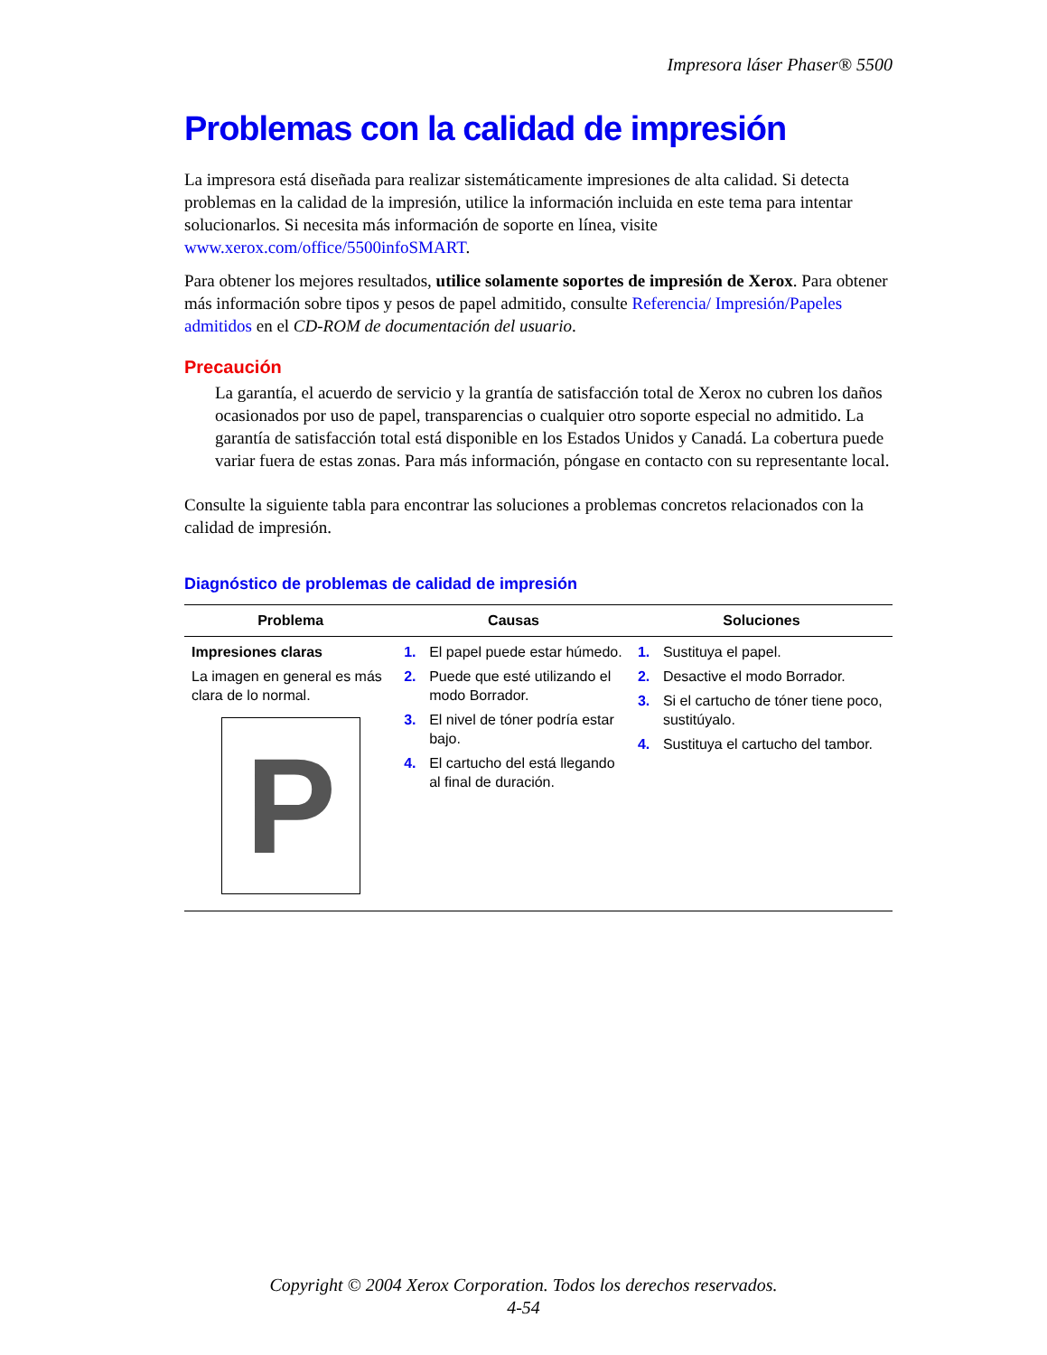Impresora láser Phaser® 5500
Problemas con la calidad de impresión
La impresora está diseñada para realizar sistemáticamente impresiones de alta calidad. Si detecta problemas en la calidad de la impresión, utilice la información incluida en este tema para intentar solucionarlos. Si necesita más información de soporte en línea, visite www.xerox.com/office/5500infoSMART.
Para obtener los mejores resultados, utilice solamente soportes de impresión de Xerox. Para obtener más información sobre tipos y pesos de papel admitido, consulte Referencia/ Impresión/Papeles admitidos en el CD-ROM de documentación del usuario.
Precaución
La garantía, el acuerdo de servicio y la grantía de satisfacción total de Xerox no cubren los daños ocasionados por uso de papel, transparencias o cualquier otro soporte especial no admitido. La garantía de satisfacción total está disponible en los Estados Unidos y Canadá. La cobertura puede variar fuera de estas zonas. Para más información, póngase en contacto con su representante local.
Consulte la siguiente tabla para encontrar las soluciones a problemas concretos relacionados con la calidad de impresión.
Diagnóstico de problemas de calidad de impresión
| Problema | Causas | Soluciones |
| --- | --- | --- |
| Impresiones claras La imagen en general es más clara de lo normal. P | 1. El papel puede estar húmedo. 2. Puede que esté utilizando el modo Borrador. 3. El nivel de tóner podría estar bajo. 4. El cartucho del está llegando al final de duración. | 1. Sustituya el papel. 2. Desactive el modo Borrador. 3. Si el cartucho de tóner tiene poco, sustitúyalo. 4. Sustituya el cartucho del tambor. |
Copyright © 2004 Xerox Corporation. Todos los derechos reservados.
4-54